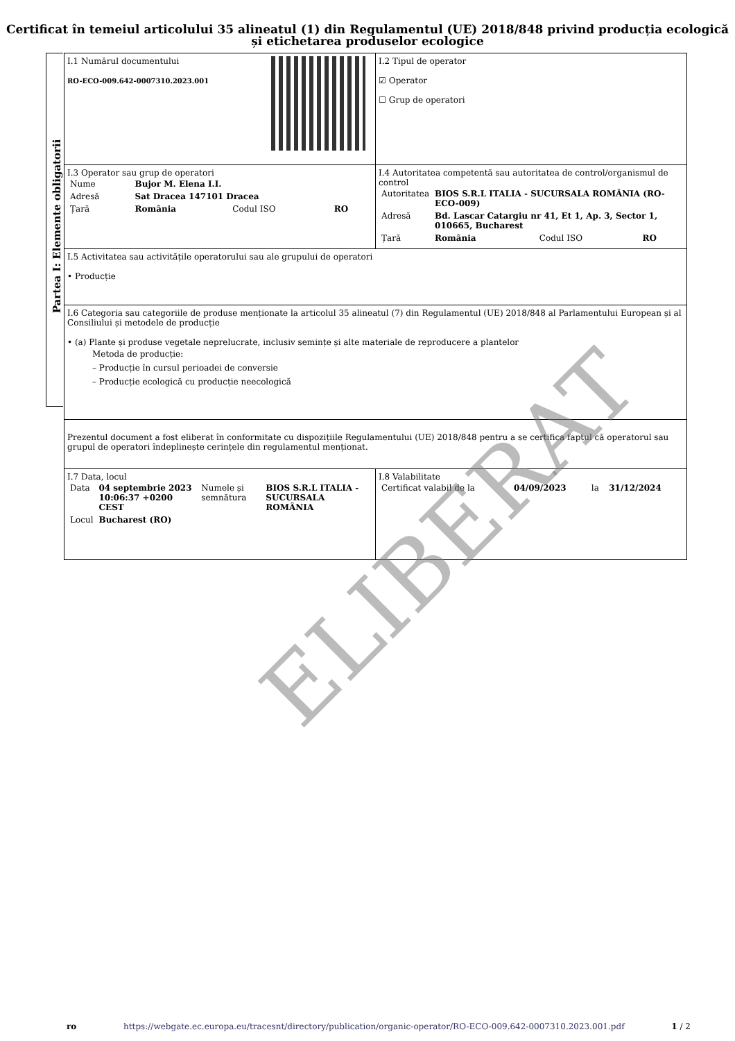Certificat în temeiul articolului 35 alineatul (1) din Regulamentul (UE) 2018/848 privind producția ecologică și etichetarea produselor ecologice
Partea I: Elemente obligatorii
| I.1 Numărul documentului RO-ECO-009.642-0007310.2023.001 | I.2 Tipul de operator ☑ Operator ☐ Grup de operatori |
| I.3 Operator sau grup de operatori / Nume / Bujor M. Elena I.I. / / / / Adresă / Sat Dracea 147101 Dracea / / / / Țară / România / Codul ISO / RO / | I.4 Autoritatea competentă sau autoritatea de control/organismul de control / Autoritatea / BIOS S.R.L ITALIA - SUCURSALA ROMÂNIA (RO-ECO-009) / / / / Adresă / Bd. Lascar Catargiu nr 41, Et 1, Ap. 3, Sector 1, 010665, Bucharest / / / / Țară / România / Codul ISO / RO / |
| I.5 Activitatea sau activitățile operatorului sau ale grupului de operatori • Producție | |
| I.6 Categoria sau categoriile de produse menționate la articolul 35 alineatul (7) din Regulamentul (UE) 2018/848 al Parlamentului European și al Consiliului și metodele de producție • (a) Plante și produse vegetale neprelucrate, inclusiv semințe și alte materiale de reproducere a plantelor Metoda de producție: – Producție în cursul perioadei de conversie – Producție ecologică cu producție neecologică | |
| Prezentul document a fost eliberat în conformitate cu dispozițiile Regulamentului (UE) 2018/848 pentru a se certifica faptul că operatorul sau grupul de operatori îndeplinește cerințele din regulamentul menționat. | |
| I.7 Data, locul / Data / 04 septembrie 2023 10:06:37 +0200 CEST / Numele și semnătura / BIOS S.R.L ITALIA - SUCURSALA ROMÂNIA / / Locul / Bucharest (RO) / / / | I.8 Valabilitate / Certificat valabil de la / 04/09/2023 / la / 31/12/2024 / |
ELIBERAT
ro https://webgate.ec.europa.eu/tracesnt/directory/publication/organic-operator/RO-ECO-009.642-0007310.2023.001.pdf 1 / 2